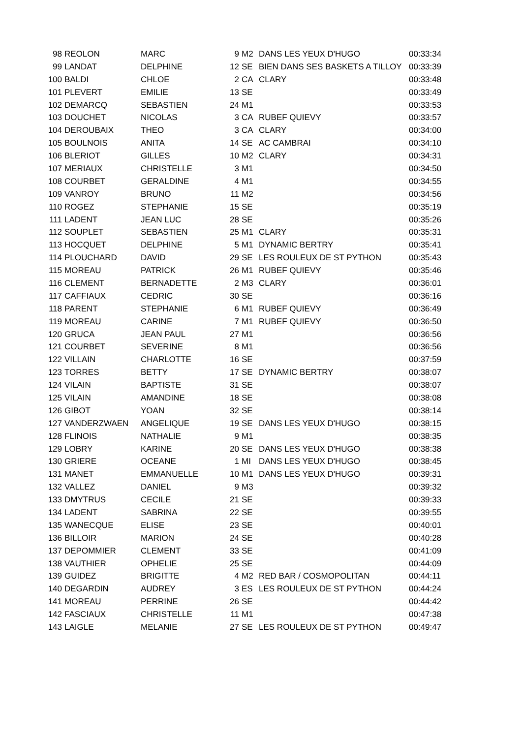| 98 | REOLON | MARC | 9 | M2 | DANS LES YEUX D'HUGO | 00:33:34 |
| 99 | LANDAT | DELPHINE | 12 | SE | BIEN DANS SES BASKETS A TILLOY | 00:33:39 |
| 100 | BALDI | CHLOE | 2 | CA | CLARY | 00:33:48 |
| 101 | PLEVERT | EMILIE | 13 | SE | | 00:33:49 |
| 102 | DEMARCQ | SEBASTIEN | 24 | M1 | | 00:33:53 |
| 103 | DOUCHET | NICOLAS | 3 | CA | RUBEF QUIEVY | 00:33:57 |
| 104 | DEROUBAIX | THEO | 3 | CA | CLARY | 00:34:00 |
| 105 | BOULNOIS | ANITA | 14 | SE | AC CAMBRAI | 00:34:10 |
| 106 | BLERIOT | GILLES | 10 | M2 | CLARY | 00:34:31 |
| 107 | MERIAUX | CHRISTELLE | 3 | M1 | | 00:34:50 |
| 108 | COURBET | GERALDINE | 4 | M1 | | 00:34:55 |
| 109 | VANROY | BRUNO | 11 | M2 | | 00:34:56 |
| 110 | ROGEZ | STEPHANIE | 15 | SE | | 00:35:19 |
| 111 | LADENT | JEAN LUC | 28 | SE | | 00:35:26 |
| 112 | SOUPLET | SEBASTIEN | 25 | M1 | CLARY | 00:35:31 |
| 113 | HOCQUET | DELPHINE | 5 | M1 | DYNAMIC BERTRY | 00:35:41 |
| 114 | PLOUCHARD | DAVID | 29 | SE | LES ROULEUX DE ST PYTHON | 00:35:43 |
| 115 | MOREAU | PATRICK | 26 | M1 | RUBEF QUIEVY | 00:35:46 |
| 116 | CLEMENT | BERNADETTE | 2 | M3 | CLARY | 00:36:01 |
| 117 | CAFFIAUX | CEDRIC | 30 | SE | | 00:36:16 |
| 118 | PARENT | STEPHANIE | 6 | M1 | RUBEF QUIEVY | 00:36:49 |
| 119 | MOREAU | CARINE | 7 | M1 | RUBEF QUIEVY | 00:36:50 |
| 120 | GRUCA | JEAN PAUL | 27 | M1 | | 00:36:56 |
| 121 | COURBET | SEVERINE | 8 | M1 | | 00:36:56 |
| 122 | VILLAIN | CHARLOTTE | 16 | SE | | 00:37:59 |
| 123 | TORRES | BETTY | 17 | SE | DYNAMIC BERTRY | 00:38:07 |
| 124 | VILAIN | BAPTISTE | 31 | SE | | 00:38:07 |
| 125 | VILAIN | AMANDINE | 18 | SE | | 00:38:08 |
| 126 | GIBOT | YOAN | 32 | SE | | 00:38:14 |
| 127 | VANDERZWAEN | ANGELIQUE | 19 | SE | DANS LES YEUX D'HUGO | 00:38:15 |
| 128 | FLINOIS | NATHALIE | 9 | M1 | | 00:38:35 |
| 129 | LOBRY | KARINE | 20 | SE | DANS LES YEUX D'HUGO | 00:38:38 |
| 130 | GRIERE | OCEANE | 1 | MI | DANS LES YEUX D'HUGO | 00:38:45 |
| 131 | MANET | EMMANUELLE | 10 | M1 | DANS LES YEUX D'HUGO | 00:39:31 |
| 132 | VALLEZ | DANIEL | 9 | M3 | | 00:39:32 |
| 133 | DMYTRUS | CECILE | 21 | SE | | 00:39:33 |
| 134 | LADENT | SABRINA | 22 | SE | | 00:39:55 |
| 135 | WANECQUE | ELISE | 23 | SE | | 00:40:01 |
| 136 | BILLOIR | MARION | 24 | SE | | 00:40:28 |
| 137 | DEPOMMIER | CLEMENT | 33 | SE | | 00:41:09 |
| 138 | VAUTHIER | OPHELIE | 25 | SE | | 00:44:09 |
| 139 | GUIDEZ | BRIGITTE | 4 | M2 | RED BAR / COSMOPOLITAN | 00:44:11 |
| 140 | DEGARDIN | AUDREY | 3 | ES | LES ROULEUX DE ST PYTHON | 00:44:24 |
| 141 | MOREAU | PERRINE | 26 | SE | | 00:44:42 |
| 142 | FASCIAUX | CHRISTELLE | 11 | M1 | | 00:47:38 |
| 143 | LAIGLE | MELANIE | 27 | SE | LES ROULEUX DE ST PYTHON | 00:49:47 |